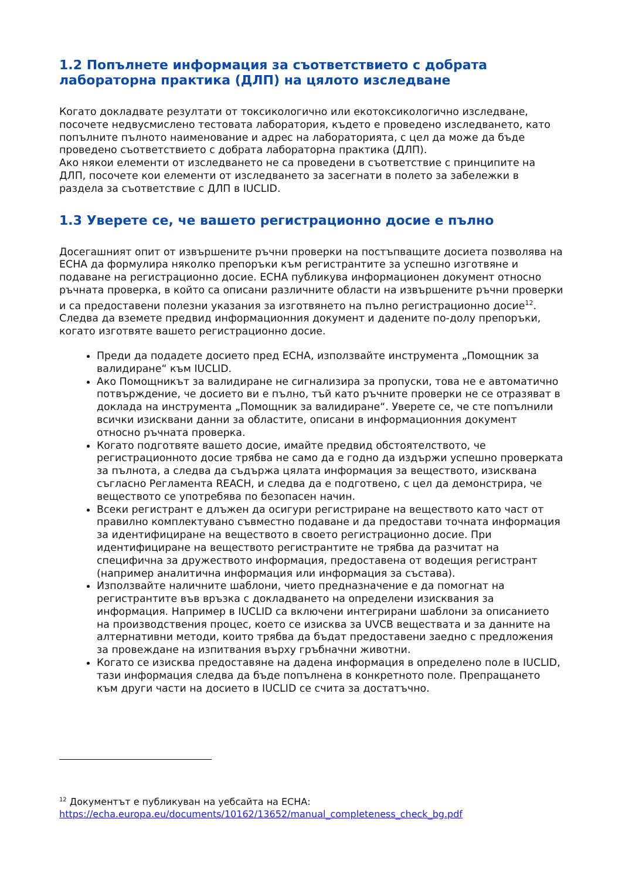1.2 Попълнете информация за съответствието с добрата лабораторна практика (ДЛП) на цялото изследване
Когато докладвате резултати от токсикологично или екотоксикологично изследване, посочете недвусмислено тестовата лаборатория, където е проведено изследването, като попълните пълното наименование и адрес на лабораторията, с цел да може да бъде проведено съответствието с добрата лабораторна практика (ДЛП).
Ако някои елементи от изследването не са проведени в съответствие с принципите на ДЛП, посочете кои елементи от изследването за засегнати в полето за забележки в раздела за съответствие с ДЛП в IUCLID.
1.3 Уверете се, че вашето регистрационно досие е пълно
Досегашният опит от извършените ръчни проверки на постъпващите досиета позволява на ЕСНА да формулира няколко препоръки към регистрантите за успешно изготвяне и подаване на регистрационно досие. ЕСНА публикува информационен документ относно ръчната проверка, в който са описани различните области на извършените ръчни проверки и са предоставени полезни указания за изготвянето на пълно регистрационно досие<sup>12</sup>. Следва да вземете предвид информационния документ и дадените по-долу препоръки, когато изготвяте вашето регистрационно досие.
Преди да подадете досието пред ЕСНА, използвайте инструмента „Помощник за валидиране“ към IUCLID.
Ако Помощникът за валидиране не сигнализира за пропуски, това не е автоматично потвърждение, че досието ви е пълно, тъй като ръчните проверки не се отразяват в доклада на инструмента „Помощник за валидиране“. Уверете се, че сте попълнили всички изисквани данни за областите, описани в информационния документ относно ръчната проверка.
Когато подготвяте вашето досие, имайте предвид обстоятелството, че регистрационното досие трябва не само да е годно да издържи успешно проверката за пълнота, а следва да съдържа цялата информация за веществото, изисквана съгласно Регламента REACH, и следва да е подготвено, с цел да демонстрира, че веществото се употребява по безопасен начин.
Всеки регистрант е длъжен да осигури регистриране на веществото като част от правилно комплектувано съвместно подаване и да предостави точната информация за идентифициране на веществото в своето регистрационно досие. При идентифициране на веществото регистрантите не трябва да разчитат на специфична за дружеството информация, предоставена от водещия регистрант (например аналитична информация или информация за състава).
Използвайте наличните шаблони, чието предназначение е да помогнат на регистрантите във връзка с докладването на определени изисквания за информация. Например в IUCLID са включени интегрирани шаблони за описанието на производствения процес, което се изисква за UVCB веществата и за данните на алтернативни методи, които трябва да бъдат предоставени заедно с предложения за провеждане на изпитвания върху гръбначни животни.
Когато се изисква предоставяне на дадена информация в определено поле в IUCLID, тази информация следва да бъде попълнена в конкретното поле. Препращането към други части на досието в IUCLID се счита за достатъчно.
<sup>12</sup> Документът е публикуван на уебсайта на ЕСНА:
https://echa.europa.eu/documents/10162/13652/manual_completeness_check_bg.pdf